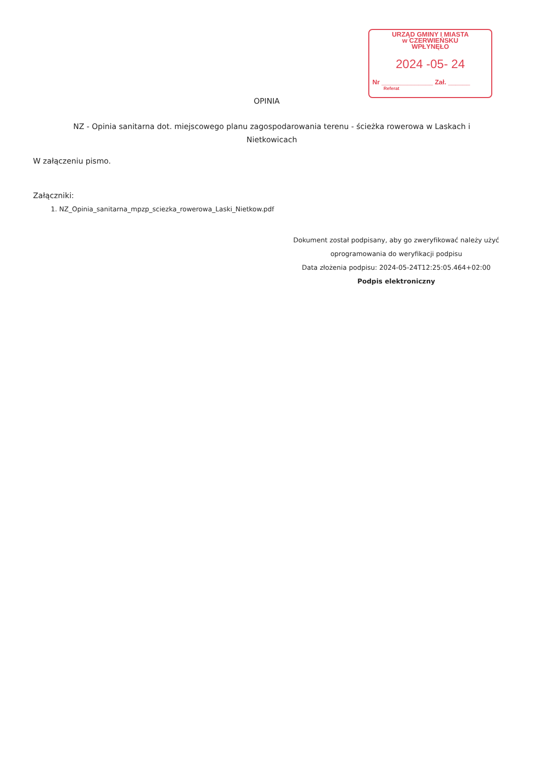URZĄD GMINY I MIASTA
w CZERWIEŃSKU
WPŁYNĘŁO
2024 -05- 24
Nr ______________ Zał. ______
Referat
OPINIA
NZ - Opinia sanitarna dot. miejscowego planu zagospodarowania terenu - ścieżka rowerowa w Laskach i Nietkowicach
W załączeniu pismo.
Załączniki:
1. NZ_Opinia_sanitarna_mpzp_sciezka_rowerowa_Laski_Nietkow.pdf
Dokument został podpisany, aby go zweryfikować należy użyć
oprogramowania do weryfikacji podpisu
Data złożenia podpisu: 2024-05-24T12:25:05.464+02:00
Podpis elektroniczny